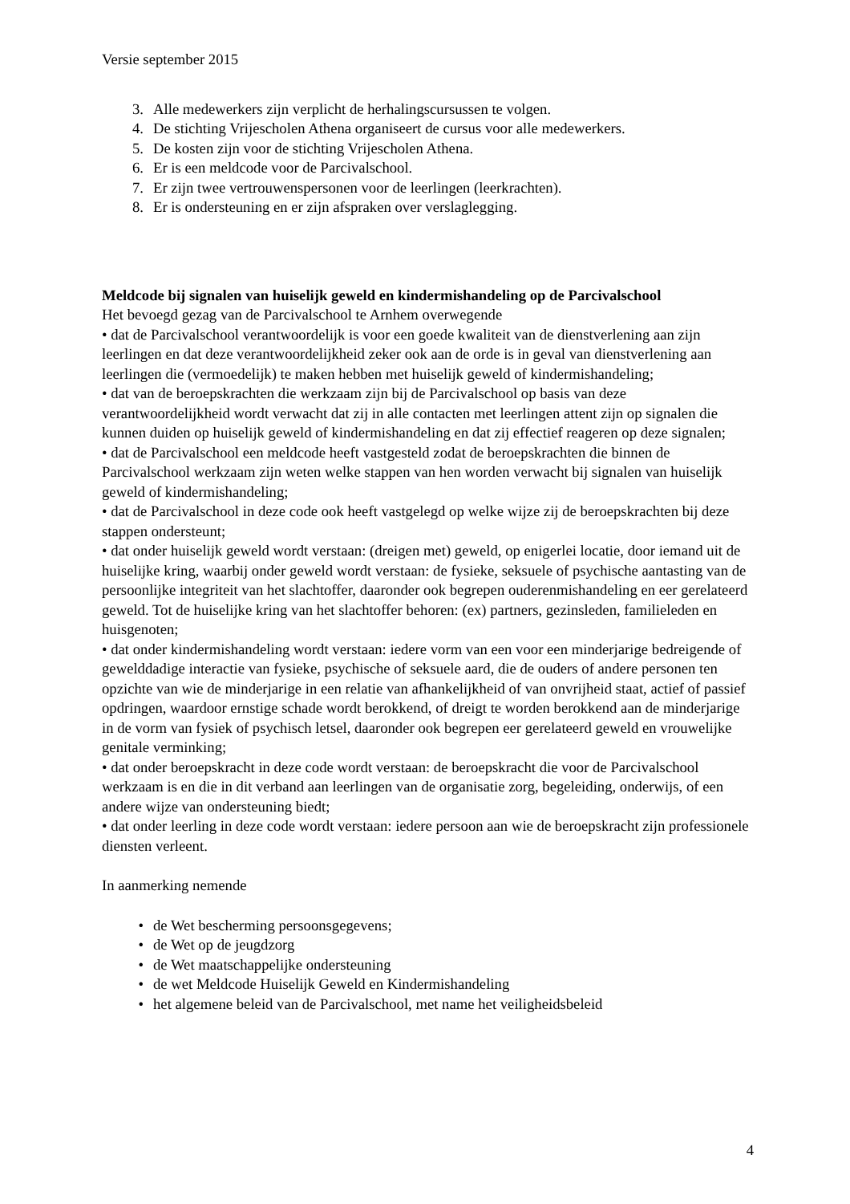Versie september 2015
3. Alle medewerkers zijn verplicht de herhalingscursussen te volgen.
4. De stichting Vrijescholen Athena organiseert de cursus voor alle medewerkers.
5. De kosten zijn voor de stichting Vrijescholen Athena.
6. Er is een meldcode voor de Parcivalschool.
7. Er zijn twee vertrouwenspersonen voor de leerlingen (leerkrachten).
8. Er is ondersteuning en er zijn afspraken over verslaglegging.
Meldcode bij signalen van huiselijk geweld en kindermishandeling op de Parcivalschool
Het bevoegd gezag van de Parcivalschool te Arnhem overwegende
• dat de Parcivalschool verantwoordelijk is voor een goede kwaliteit van de dienstverlening aan zijn leerlingen en dat deze verantwoordelijkheid zeker ook aan de orde is in geval van dienstverlening aan leerlingen die (vermoedelijk) te maken hebben met huiselijk geweld of kindermishandeling;
• dat van de beroepskrachten die werkzaam zijn bij de Parcivalschool op basis van deze verantwoordelijkheid wordt verwacht dat zij in alle contacten met leerlingen attent zijn op signalen die kunnen duiden op huiselijk geweld of kindermishandeling en dat zij effectief reageren op deze signalen;
• dat de Parcivalschool een meldcode heeft vastgesteld zodat de beroepskrachten die binnen de Parcivalschool werkzaam zijn weten welke stappen van hen worden verwacht bij signalen van huiselijk geweld of kindermishandeling;
• dat de Parcivalschool in deze code ook heeft vastgelegd op welke wijze zij de beroepskrachten bij deze stappen ondersteunt;
• dat onder huiselijk geweld wordt verstaan: (dreigen met) geweld, op enigerlei locatie, door iemand uit de huiselijke kring, waarbij onder geweld wordt verstaan: de fysieke, seksuele of psychische aantasting van de persoonlijke integriteit van het slachtoffer, daaronder ook begrepen ouderenmishandeling en eer gerelateerd geweld. Tot de huiselijke kring van het slachtoffer behoren: (ex) partners, gezinsleden, familieleden en huisgenoten;
• dat onder kindermishandeling wordt verstaan: iedere vorm van een voor een minderjarige bedreigende of gewelddadige interactie van fysieke, psychische of seksuele aard, die de ouders of andere personen ten opzichte van wie de minderjarige in een relatie van afhankelijkheid of van onvrijheid staat, actief of passief opdringen, waardoor ernstige schade wordt berokkend, of dreigt te worden berokkend aan de minderjarige in de vorm van fysiek of psychisch letsel, daaronder ook begrepen eer gerelateerd geweld en vrouwelijke genitale verminking;
• dat onder beroepskracht in deze code wordt verstaan: de beroepskracht die voor de Parcivalschool werkzaam is en die in dit verband aan leerlingen van de organisatie zorg, begeleiding, onderwijs, of een andere wijze van ondersteuning biedt;
• dat onder leerling in deze code wordt verstaan: iedere persoon aan wie de beroepskracht zijn professionele diensten verleent.
In aanmerking nemende
• de Wet bescherming persoonsgegevens;
• de Wet op de jeugdzorg
• de Wet maatschappelijke ondersteuning
• de wet Meldcode Huiselijk Geweld en Kindermishandeling
• het algemene beleid van de Parcivalschool, met name het veiligheidsbeleid
4